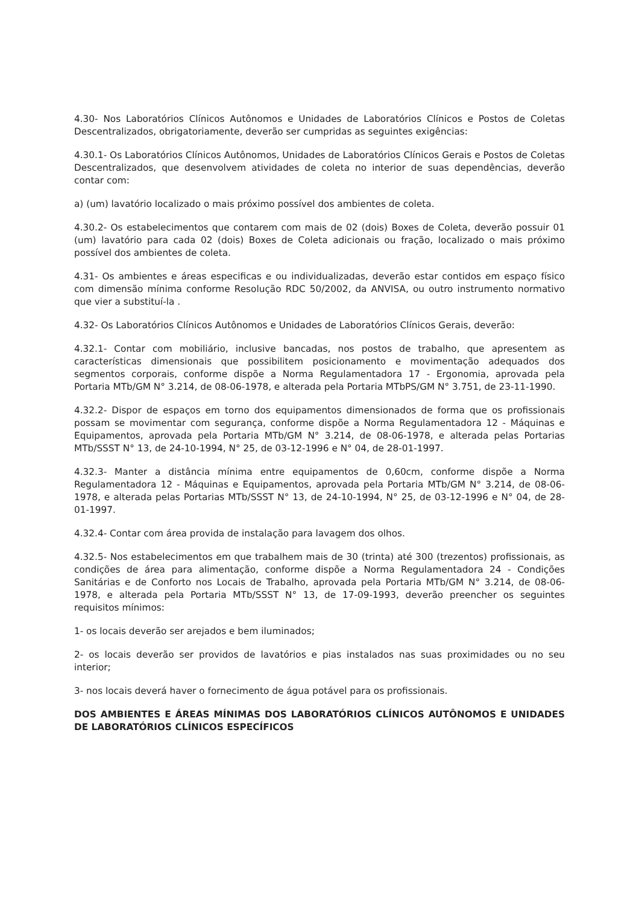4.30- Nos Laboratórios Clínicos Autônomos e Unidades de Laboratórios Clínicos e Postos de Coletas Descentralizados, obrigatoriamente, deverão ser cumpridas as seguintes exigências:
4.30.1- Os Laboratórios Clínicos Autônomos, Unidades de Laboratórios Clínicos Gerais e Postos de Coletas Descentralizados, que desenvolvem atividades de coleta no interior de suas dependências, deverão contar com:
a) (um) lavatório localizado o mais próximo possível dos ambientes de coleta.
4.30.2- Os estabelecimentos que contarem com mais de 02 (dois) Boxes de Coleta, deverão possuir 01 (um) lavatório para cada 02 (dois) Boxes de Coleta adicionais ou fração, localizado o mais próximo possível dos ambientes de coleta.
4.31- Os ambientes e áreas especificas e ou individualizadas, deverão estar contidos em espaço físico com dimensão mínima conforme Resolução RDC 50/2002, da ANVISA, ou outro instrumento normativo que vier a substituí-la .
4.32- Os Laboratórios Clínicos Autônomos e Unidades de Laboratórios Clínicos Gerais, deverão:
4.32.1- Contar com mobiliário, inclusive bancadas, nos postos de trabalho, que apresentem as características dimensionais que possibilitem posicionamento e movimentação adequados dos segmentos corporais, conforme dispõe a Norma Regulamentadora 17 - Ergonomia, aprovada pela Portaria MTb/GM N° 3.214, de 08-06-1978, e alterada pela Portaria MTbPS/GM N° 3.751, de 23-11-1990.
4.32.2- Dispor de espaços em torno dos equipamentos dimensionados de forma que os profissionais possam se movimentar com segurança, conforme dispõe a Norma Regulamentadora 12 - Máquinas e Equipamentos, aprovada pela Portaria MTb/GM N° 3.214, de 08-06-1978, e alterada pelas Portarias MTb/SSST N° 13, de 24-10-1994, N° 25, de 03-12-1996 e N° 04, de 28-01-1997.
4.32.3- Manter a distância mínima entre equipamentos de 0,60cm, conforme dispõe a Norma Regulamentadora 12 - Máquinas e Equipamentos, aprovada pela Portaria MTb/GM N° 3.214, de 08-06-1978, e alterada pelas Portarias MTb/SSST N° 13, de 24-10-1994, N° 25, de 03-12-1996 e N° 04, de 28-01-1997.
4.32.4- Contar com área provida de instalação para lavagem dos olhos.
4.32.5- Nos estabelecimentos em que trabalhem mais de 30 (trinta) até 300 (trezentos) profissionais, as condições de área para alimentação, conforme dispõe a Norma Regulamentadora 24 - Condições Sanitárias e de Conforto nos Locais de Trabalho, aprovada pela Portaria MTb/GM N° 3.214, de 08-06-1978, e alterada pela Portaria MTb/SSST N° 13, de 17-09-1993, deverão preencher os seguintes requisitos mínimos:
1- os locais deverão ser arejados e bem iluminados;
2- os locais deverão ser providos de lavatórios e pias instalados nas suas proximidades ou no seu interior;
3- nos locais deverá haver o fornecimento de água potável para os profissionais.
DOS AMBIENTES E ÁREAS MÍNIMAS DOS LABORATÓRIOS CLÍNICOS AUTÔNOMOS E UNIDADES DE LABORATÓRIOS CLÍNICOS ESPECÍFICOS